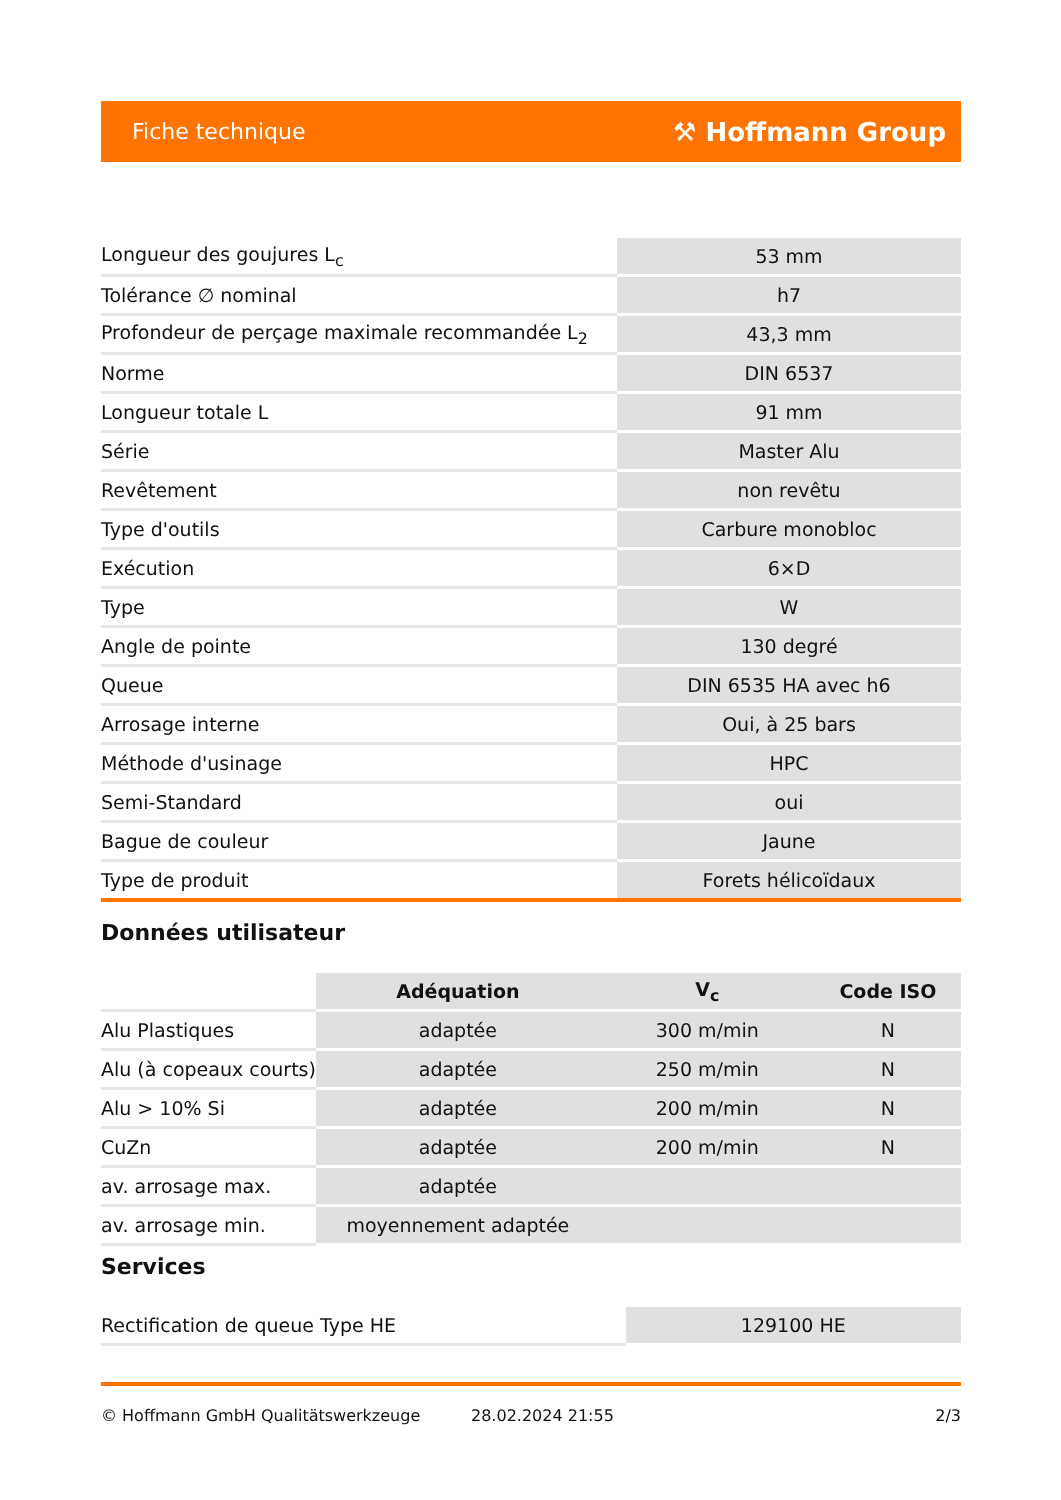Fiche technique ⚒ Hoffmann Group
| Longueur des goujures L<sub>c</sub> | 53 mm |
| Tolérance ∅ nominal | h7 |
| Profondeur de perçage maximale recommandée L<sub>2</sub> | 43,3 mm |
| Norme | DIN 6537 |
| Longueur totale L | 91 mm |
| Série | Master Alu |
| Revêtement | non revêtu |
| Type d'outils | Carbure monobloc |
| Exécution | 6×D |
| Type | W |
| Angle de pointe | 130 degré |
| Queue | DIN 6535 HA avec h6 |
| Arrosage interne | Oui, à 25 bars |
| Méthode d'usinage | HPC |
| Semi-Standard | oui |
| Bague de couleur | Jaune |
| Type de produit | Forets hélicoïdaux |
Données utilisateur
| | Adéquation | V<sub>c</sub> | Code ISO |
| --- | --- | --- | --- |
| Alu Plastiques | adaptée | 300 m/min | N |
| Alu (à copeaux courts) | adaptée | 250 m/min | N |
| Alu > 10% Si | adaptée | 200 m/min | N |
| CuZn | adaptée | 200 m/min | N |
| av. arrosage max. | adaptée | | |
| av. arrosage min. | moyennement adaptée | | |
Services
| Rectification de queue Type HE | 129100 HE |
© Hoffmann GmbH Qualitätswerkzeuge 28.02.2024 21:55 2/3